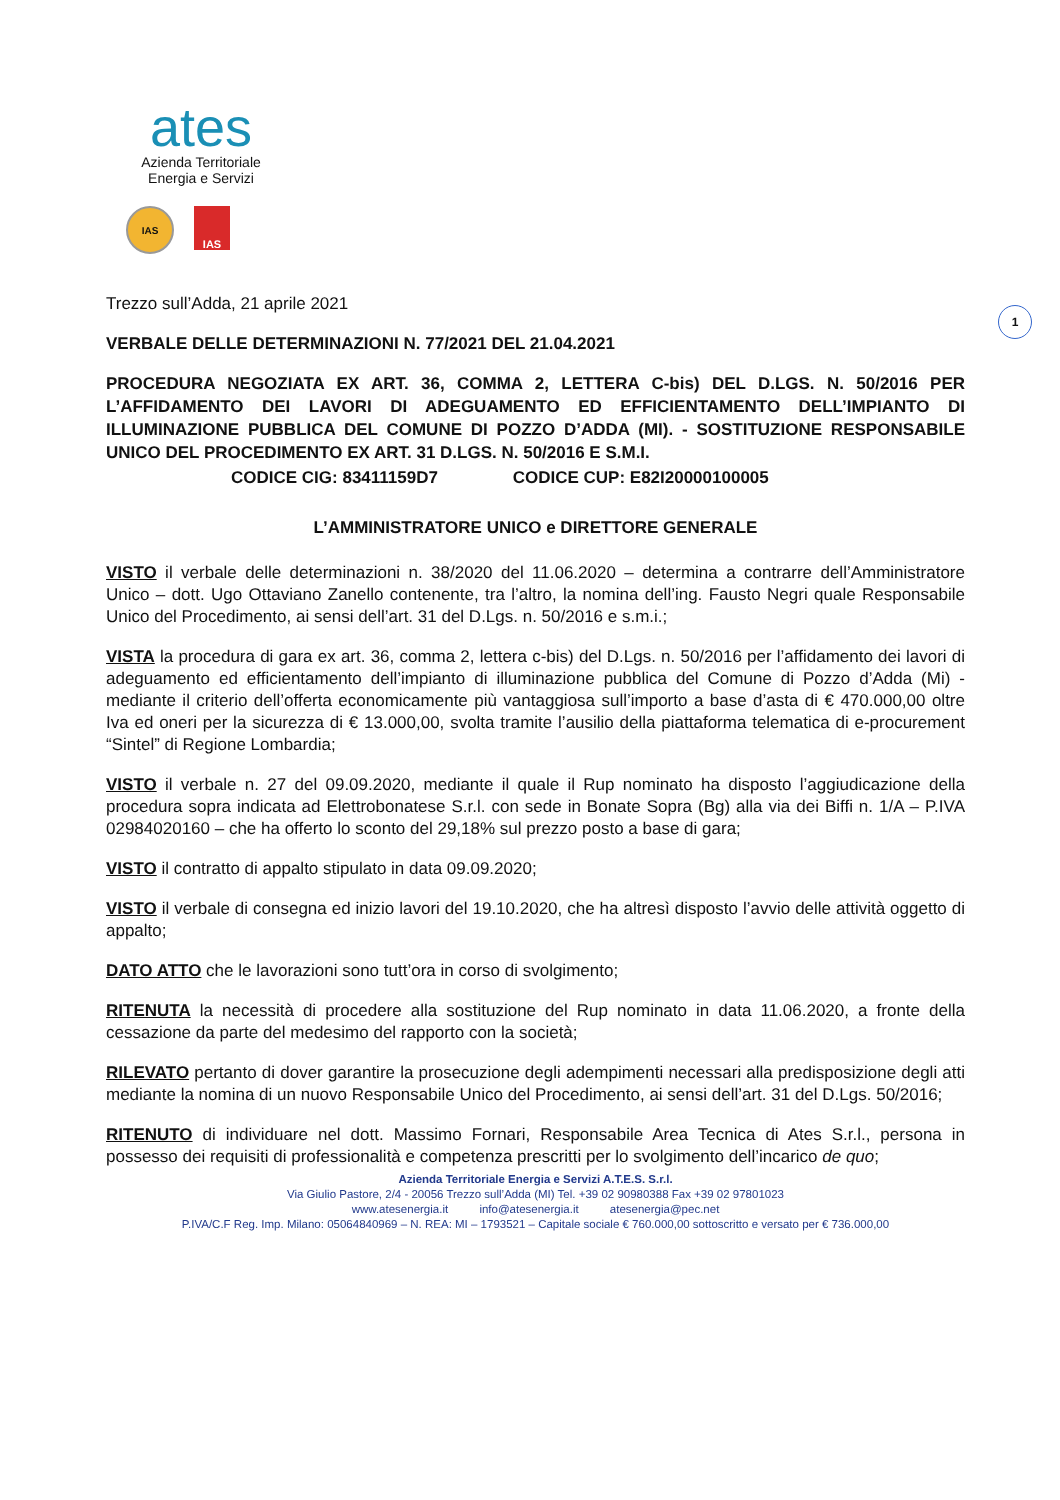ates
Azienda Territoriale
Energia e Servizi
IAS IAS
1
Trezzo sull’Adda, 21 aprile 2021
VERBALE DELLE DETERMINAZIONI N. 77/2021 DEL 21.04.2021
PROCEDURA NEGOZIATA EX ART. 36, COMMA 2, LETTERA C-bis) DEL D.LGS. N. 50/2016 PER L’AFFIDAMENTO DEI LAVORI DI ADEGUAMENTO ED EFFICIENTAMENTO DELL’IMPIANTO DI ILLUMINAZIONE PUBBLICA DEL COMUNE DI POZZO D’ADDA (MI). - SOSTITUZIONE RESPONSABILE UNICO DEL PROCEDIMENTO EX ART. 31 D.LGS. N. 50/2016 E S.M.I.
CODICE CIG: 83411159D7 CODICE CUP: E82I20000100005
L’AMMINISTRATORE UNICO e DIRETTORE GENERALE
VISTO il verbale delle determinazioni n. 38/2020 del 11.06.2020 – determina a contrarre dell’Amministratore Unico – dott. Ugo Ottaviano Zanello contenente, tra l’altro, la nomina dell’ing. Fausto Negri quale Responsabile Unico del Procedimento, ai sensi dell’art. 31 del D.Lgs. n. 50/2016 e s.m.i.;
VISTA la procedura di gara ex art. 36, comma 2, lettera c-bis) del D.Lgs. n. 50/2016 per l’affidamento dei lavori di adeguamento ed efficientamento dell’impianto di illuminazione pubblica del Comune di Pozzo d’Adda (Mi) - mediante il criterio dell’offerta economicamente più vantaggiosa sull’importo a base d’asta di € 470.000,00 oltre Iva ed oneri per la sicurezza di € 13.000,00, svolta tramite l’ausilio della piattaforma telematica di e-procurement “Sintel” di Regione Lombardia;
VISTO il verbale n. 27 del 09.09.2020, mediante il quale il Rup nominato ha disposto l’aggiudicazione della procedura sopra indicata ad Elettrobonatese S.r.l. con sede in Bonate Sopra (Bg) alla via dei Biffi n. 1/A – P.IVA 02984020160 – che ha offerto lo sconto del 29,18% sul prezzo posto a base di gara;
VISTO il contratto di appalto stipulato in data 09.09.2020;
VISTO il verbale di consegna ed inizio lavori del 19.10.2020, che ha altresì disposto l’avvio delle attività oggetto di appalto;
DATO ATTO che le lavorazioni sono tutt’ora in corso di svolgimento;
RITENUTA la necessità di procedere alla sostituzione del Rup nominato in data 11.06.2020, a fronte della cessazione da parte del medesimo del rapporto con la società;
RILEVATO pertanto di dover garantire la prosecuzione degli adempimenti necessari alla predisposizione degli atti mediante la nomina di un nuovo Responsabile Unico del Procedimento, ai sensi dell’art. 31 del D.Lgs. 50/2016;
RITENUTO di individuare nel dott. Massimo Fornari, Responsabile Area Tecnica di Ates S.r.l., persona in possesso dei requisiti di professionalità e competenza prescritti per lo svolgimento dell’incarico de quo;
Azienda Territoriale Energia e Servizi A.T.E.S. S.r.l.
Via Giulio Pastore, 2/4 - 20056 Trezzo sull’Adda (MI) Tel. +39 02 90980388 Fax +39 02 97801023
www.atesenergia.it info@atesenergia.it atesenergia@pec.net
P.IVA/C.F Reg. Imp. Milano: 05064840969 – N. REA: MI – 1793521 – Capitale sociale € 760.000,00 sottoscritto e versato per € 736.000,00